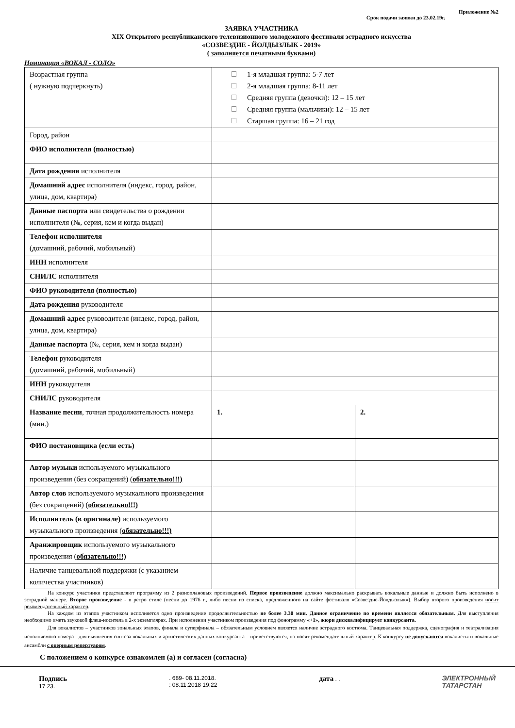Приложение №2
Срок подачи заявки до 23.02.19г.
ЗАЯВКА УЧАСТНИКА
XIX Открытого республиканского телевизионного молодежного фестиваля эстрадного искусства
«СОЗВЕЗДИЕ - ЙОЛДЫЗЛЫК - 2019»
( заполняется печатными буквами)
Номинация «ВОКАЛ - СОЛО»
| Возрастная группа ( нужную подчеркнуть) | 1-я младшая группа: 5-7 лет 2-я младшая группа: 8-11 лет Средняя группа (девочки): 12 – 15 лет Средняя группа (мальчики): 12 – 15 лет Старшая группа: 16 – 21 год | |
| Город, район | | |
| ФИО исполнителя (полностью) | | |
| Дата рождения исполнителя | | |
| Домашний адрес исполнителя (индекс, город, район, улица, дом, квартира) | | |
| Данные паспорта или свидетельства о рождении исполнителя (№, серия, кем и когда выдан) | | |
| Телефон исполнителя (домашний, рабочий, мобильный) | | |
| ИНН исполнителя | | |
| СНИЛС исполнителя | | |
| ФИО руководителя (полностью) | | |
| Дата рождения руководителя | | |
| Домашний адрес руководителя (индекс, город, район, улица, дом, квартира) | | |
| Данные паспорта (№, серия, кем и когда выдан) | | |
| Телефон руководителя (домашний, рабочий, мобильный) | | |
| ИНН руководителя | | |
| СНИЛС руководителя | | |
| Название песни , точная продолжительность номера (мин.) | 1. | 2. |
| ФИО постановщика (если есть) | | |
| Автор музыки используемого музыкального произведения (без сокращений) ( обязательно!!!) | | |
| Автор слов используемого музыкального произведения (без сокращений) ( обязательно!!!) | | |
| Исполнитель (в оригинале) используемого музыкального произведения ( обязательно!!!) | | |
| Аранжировщик используемого музыкального произведения ( обязательно!!!) | | |
| Наличие танцевальной поддержки (с указанием количества участников) | | |
На конкурс участники представляют программу из 2 разноплановых произведений. Первое произведение должно максимально раскрывать вокальные данные и должно быть исполнено в эстрадной манере. Второе произведение - в ретро стиле (песни до 1976 г., либо песни из списка, предложенного на сайте фестиваля «Созвездие-Йолдызлык»). Выбор второго произведения носит рекомендательный характер.
На каждом из этапов участником исполняется одно произведение продолжительностью не более 3.30 мин. Данное ограничение по времени является обязательным. Для выступления необходимо иметь звуковой флеш-носитель в 2-х экземплярах. При исполнении участником произведения под фонограмму «+1», жюри дисквалифицирует конкурсанта.
Для вокалистов – участников зональных этапов, финала и суперфинала – обязательным условием является наличие эстрадного костюма. Танцевальная поддержка, сценография и театрализация исполняемого номера - для выявления синтеза вокальных и артистических данных конкурсанта – приветствуются, но носят рекомендательный характер. К конкурсу не допускаются вокалисты и вокальные ансамбли с оперным репертуаром.
С положением о конкурсе ознакомлен (а) и согласен (согласна)
Подпись
17 23.
. 689- 08.11.2018.
: 08.11.2018 19:22
дата . .
ЭЛЕКТРОННЫЙ
ТАТАРСТАН